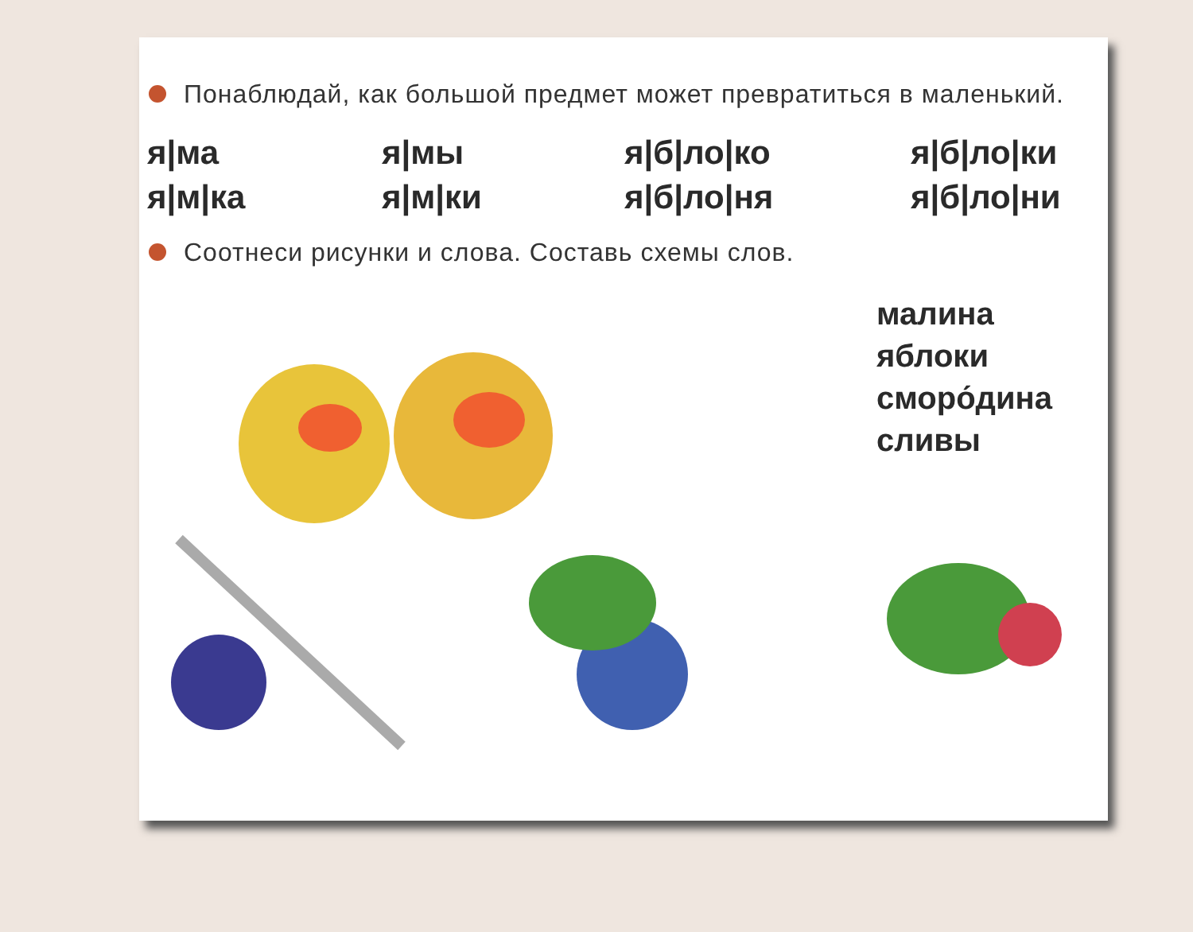Понаблюдай, как большой предмет может превратиться в маленький.
я|ма
я|мы
я|б|ло|ко
я|б|ло|ки
я|м|ка
я|м|ки
я|б|ло|ня
я|б|ло|ни
Соотнеси рисунки и слова. Составь схемы слов.
малина
яблоки
сморо́дина
сливы